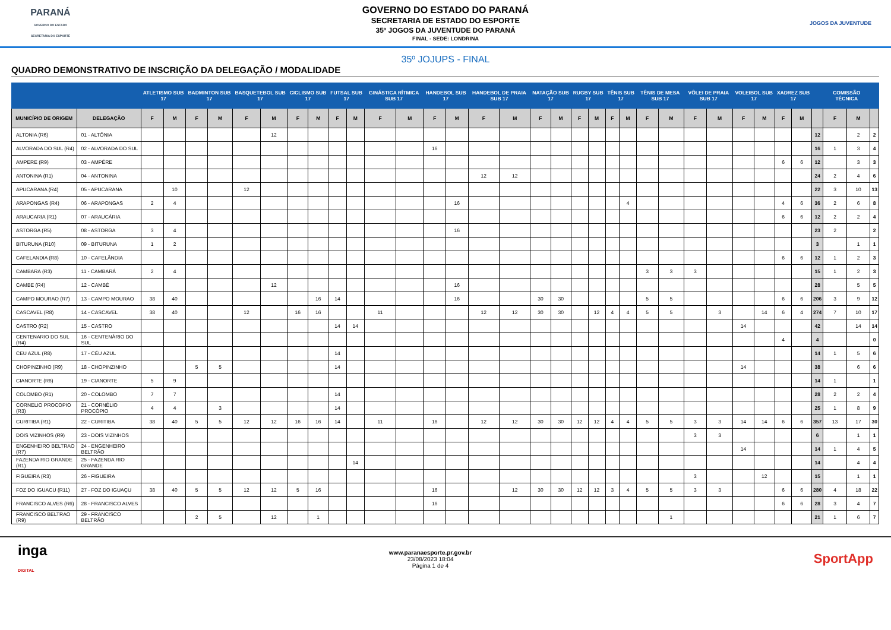PARANÁ
GOVERNO DO ESTADO
SECRETARIA DO ESPORTE
GOVERNO DO ESTADO DO PARANÁ
SECRETARIA DE ESTADO DO ESPORTE
35º JOGOS DA JUVENTUDE DO PARANÁ
FINAL - SEDE: LONDRINA
JOGOS DA JUVENTUDE
35º JOJUPS - FINAL
QUADRO DEMONSTRATIVO DE INSCRIÇÃO DA DELEGAÇÃO / MODALIDADE
| | | ATLETISMO SUB 17 | | BADMINTON SUB 17 | | BASQUETEBOL SUB 17 | | CICLISMO SUB 17 | | FUTSAL SUB 17 | | GINÁSTICA RÍTMICA SUB 17 | | HANDEBOL SUB 17 | | HANDEBOL DE PRAIA SUB 17 | | NATAÇÃO SUB 17 | | RUGBY SUB 17 | | TÊNIS SUB 17 | | TÊNIS DE MESA SUB 17 | | VÔLEI DE PRAIA SUB 17 | | VOLEIBOL SUB 17 | | XADREZ SUB 17 | | | COMISSÃO TÉCNICA | | |
| --- | --- | --- | --- | --- | --- | --- | --- | --- | --- | --- | --- | --- | --- | --- | --- | --- | --- | --- | --- | --- | --- | --- | --- | --- | --- | --- | --- | --- | --- | --- | --- | --- | --- | --- | --- |
| MUNICÍPIO DE ORIGEM | DELEGAÇÃO | F | M | F | M | F | M | F | M | F | M | F | M | F | M | F | M | F | M | F | M | F | M | F | M | F | M | F | M | F | M | | F | M | |
| ALTONIA (R6) | 01 - ALTÔNIA | | | | | | 12 | | | | | | | | | | | | | | | | | | | | | | | | | 12 | | 2 | 2 |
| ALVORADA DO SUL (R4) | 02 - ALVORADA DO SUL | | | | | | | | | | | | | 16 | | | | | | | | | | | | | | | | | | 16 | 1 | 3 | 4 |
| AMPERE (R9) | 03 - AMPÉRE | | | | | | | | | | | | | | | | | | | | | | | | | | | | | 6 | 6 | 12 | | 3 | 3 |
| ANTONINA (R1) | 04 - ANTONINA | | | | | | | | | | | | | | | 12 | 12 | | | | | | | | | | | | | | | 24 | 2 | 4 | 6 |
| APUCARANA (R4) | 05 - APUCARANA | | 10 | | | 12 | | | | | | | | | | | | | | | | | | | | | | | | | | 22 | 3 | 10 | 13 |
| ARAPONGAS (R4) | 06 - ARAPONGAS | 2 | 4 | | | | | | | | | | | | 16 | | | | | | | | 4 | | | | | | | 4 | 6 | 36 | 2 | 6 | 8 |
| ARAUCARIA (R1) | 07 - ARAUCÁRIA | | | | | | | | | | | | | | | | | | | | | | | | | | | | | 6 | 6 | 12 | 2 | 2 | 4 |
| ASTORGA (R5) | 08 - ASTORGA | 3 | 4 | | | | | | | | | | | | 16 | | | | | | | | | | | | | | | | | 23 | 2 | | 2 |
| BITURUNA (R10) | 09 - BITURUNA | 1 | 2 | | | | | | | | | | | | | | | | | | | | | | | | | | | | | 3 | | 1 | 1 |
| CAFELANDIA (R8) | 10 - CAFELÂNDIA | | | | | | | | | | | | | | | | | | | | | | | | | | | | | 6 | 6 | 12 | 1 | 2 | 3 |
| CAMBARA (R3) | 11 - CAMBARÁ | 2 | 4 | | | | | | | | | | | | | | | | | | | | | 3 | 3 | 3 | | | | | | 15 | 1 | 2 | 3 |
| CAMBE (R4) | 12 - CAMBÉ | | | | | | 12 | | | | | | | | 16 | | | | | | | | | | | | | | | | | 28 | | 5 | 5 |
| CAMPO MOURAO (R7) | 13 - CAMPO MOURAO | 38 | 40 | | | | | | 16 | 14 | | | | | 16 | | | 30 | 30 | | | | | 5 | 5 | | | | | 6 | 6 | 206 | 3 | 9 | 12 |
| CASCAVEL (R8) | 14 - CASCAVEL | 38 | 40 | | | 12 | | 16 | 16 | | | 11 | | | | 12 | 12 | 30 | 30 | | 12 | 4 | 4 | 5 | 5 | | 3 | | 14 | 6 | 4 | 274 | 7 | 10 | 17 |
| CASTRO (R2) | 15 - CASTRO | | | | | | | | | 14 | 14 | | | | | | | | | | | | | | | | | 14 | | | | 42 | | 14 | 14 |
| CENTENARIO DO SUL (R4) | 16 - CENTENÁRIO DO SUL | | | | | | | | | | | | | | | | | | | | | | | | | | | | | 4 | | 4 | | | 0 |
| CEU AZUL (R8) | 17 - CÉU AZUL | | | | | | | | | 14 | | | | | | | | | | | | | | | | | | | | | | 14 | 1 | 5 | 6 |
| CHOPINZINHO (R9) | 18 - CHOPINZINHO | | | 5 | 5 | | | | | 14 | | | | | | | | | | | | | | | | | | 14 | | | | 38 | | 6 | 6 |
| CIANORTE (R6) | 19 - CIANORTE | 5 | 9 | | | | | | | | | | | | | | | | | | | | | | | | | | | | | 14 | 1 | | 1 |
| COLOMBO (R1) | 20 - COLOMBO | 7 | 7 | | | | | | | 14 | | | | | | | | | | | | | | | | | | | | | | 28 | 2 | 2 | 4 |
| CORNELIO PROCOPIO (R3) | 21 - CORNÉLIO PROCÓPIO | 4 | 4 | | 3 | | | | | 14 | | | | | | | | | | | | | | | | | | | | | | 25 | 1 | 8 | 9 |
| CURITIBA (R1) | 22 - CURITIBA | 38 | 40 | 5 | 5 | 12 | 12 | 16 | 16 | 14 | | 11 | | 16 | | 12 | 12 | 30 | 30 | 12 | 12 | 4 | 4 | 5 | 5 | 3 | 3 | 14 | 14 | 6 | 6 | 357 | 13 | 17 | 30 |
| DOIS VIZINHOS (R9) | 23 - DOIS VIZINHOS | | | | | | | | | | | | | | | | | | | | | | | | | 3 | 3 | | | | | 6 | | 1 | 1 |
| ENGENHEIRO BELTRAO (R7) | 24 - ENGENHEIRO BELTRÃO | | | | | | | | | | | | | | | | | | | | | | | | | | | 14 | | | | 14 | 1 | 4 | 5 |
| FAZENDA RIO GRANDE (R1) | 25 - FAZENDA RIO GRANDE | | | | | | | | | | 14 | | | | | | | | | | | | | | | | | | | | | 14 | | 4 | 4 |
| FIGUEIRA (R3) | 26 - FIGUEIRA | | | | | | | | | | | | | | | | | | | | | | | | | 3 | | | 12 | | | 15 | | 1 | 1 |
| FOZ DO IGUACU (R11) | 27 - FOZ DO IGUAÇU | 38 | 40 | 5 | 5 | 12 | 12 | 5 | 16 | | | | | 16 | | | 12 | 30 | 30 | 12 | 12 | 3 | 4 | 5 | 5 | 3 | 3 | | | 6 | 6 | 280 | 4 | 18 | 22 |
| FRANCISCO ALVES (R6) | 28 - FRANCISCO ALVES | | | | | | | | | | | | | 16 | | | | | | | | | | | | | | | | 6 | 6 | 28 | 3 | 4 | 7 |
| FRANCISCO BELTRAO (R9) | 29 - FRANCISCO BELTRÃO | | | 2 | 5 | | 12 | | 1 | | | | | | | | | | | | | | | | 1 | | | | | | | 21 | 1 | 6 | 7 |
inga
DIGITAL
www.paranaesporte.pr.gov.br
23/08/2023 18:04
Página 1 de 4
SportApp